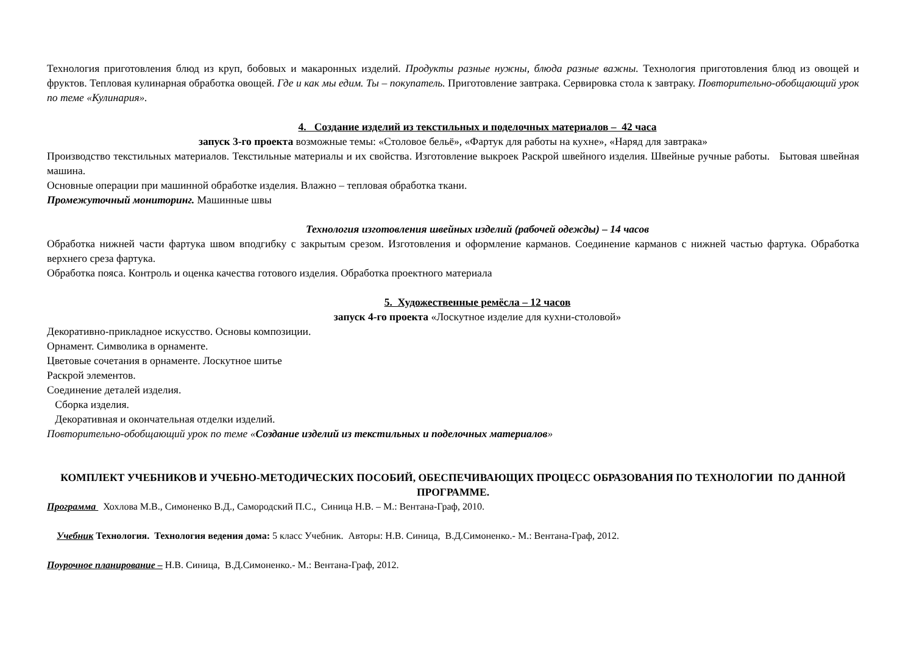Технология приготовления блюд из круп, бобовых и макаронных изделий. Продукты разные нужны, блюда разные важны. Технология приготовления блюд из овощей и фруктов. Тепловая кулинарная обработка овощей. Где и как мы едим. Ты – покупатель. Приготовление завтрака. Сервировка стола к завтраку. Повторительно-обобщающий урок по теме «Кулинария».
4. Создание изделий из текстильных и поделочных материалов – 42 часа
запуск 3-го проекта возможные темы: «Столовое бельё», «Фартук для работы на кухне», «Наряд для завтрака»
Производство текстильных материалов. Текстильные материалы и их свойства. Изготовление выкроек Раскрой швейного изделия. Швейные ручные работы. Бытовая швейная машина.
Основные операции при машинной обработке изделия. Влажно – тепловая обработка ткани.
Промежуточный мониторинг. Машинные швы
Технология изготовления швейных изделий (рабочей одежды) – 14 часов
Обработка нижней части фартука швом вподгибку с закрытым срезом. Изготовления и оформление карманов. Соединение карманов с нижней частью фартука. Обработка верхнего среза фартука.
Обработка пояса. Контроль и оценка качества готового изделия. Обработка проектного материала
5. Художественные ремёсла – 12 часов
запуск 4-го проекта «Лоскутное изделие для кухни-столовой»
Декоративно-прикладное искусство. Основы композиции.
Орнамент. Символика в орнаменте.
Цветовые сочетания в орнаменте. Лоскутное шитье
Раскрой элементов.
Соединение деталей изделия.
Сборка изделия.
Декоративная и окончательная отделки изделий.
Повторительно-обобщающий урок по теме «Создание изделий из текстильных и поделочных материалов»
КОМПЛЕКТ УЧЕБНИКОВ И УЧЕБНО-МЕТОДИЧЕСКИХ ПОСОБИЙ, ОБЕСПЕЧИВАЮЩИХ ПРОЦЕСС ОБРАЗОВАНИЯ ПО ТЕХНОЛОГИИ ПО ДАННОЙ ПРОГРАММЕ.
Программа Хохлова М.В., Симоненко В.Д., Самородский П.С., Синица Н.В. – М.: Вентана-Граф, 2010.
Учебник Технология. Технология ведения дома: 5 класс Учебник. Авторы: Н.В. Синица, В.Д.Симоненко.- М.: Вентана-Граф, 2012.
Поурочное планирование – Н.В. Синица, В.Д.Симоненко.- М.: Вентана-Граф, 2012.